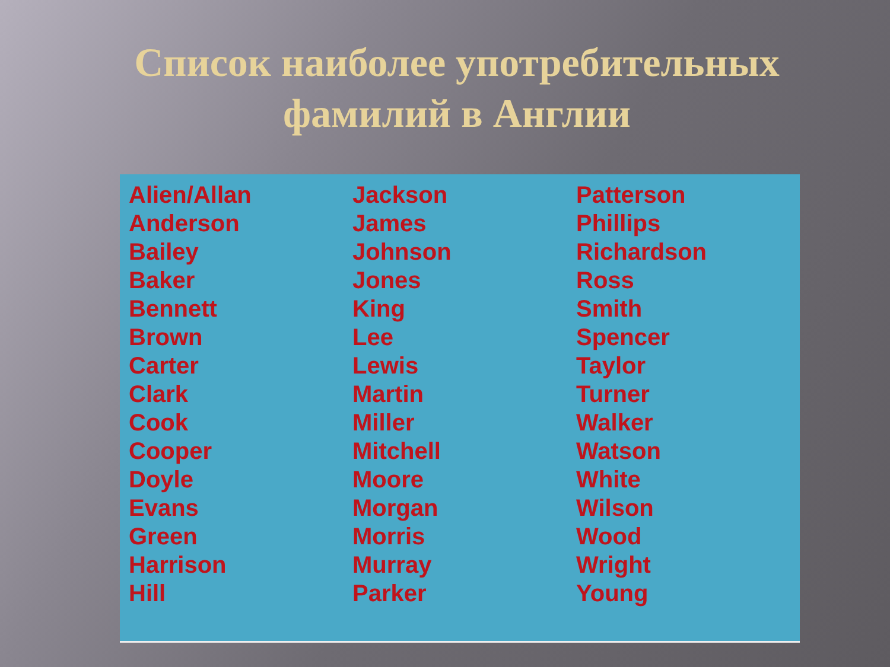Список наиболее употребительных
фамилий в Англии
Alien/Allan
Anderson
Bailey
Baker
Bennett
Brown
Carter
Clark
Cook
Cooper
Doyle
Evans
Green
Harrison
Hill
Jackson
James
Johnson
Jones
King
Lee
Lewis
Martin
Miller
Mitchell
Moore
Morgan
Morris
Murray
Parker
Patterson
Phillips
Richardson
Ross
Smith
Spencer
Taylor
Turner
Walker
Watson
White
Wilson
Wood
Wright
Young